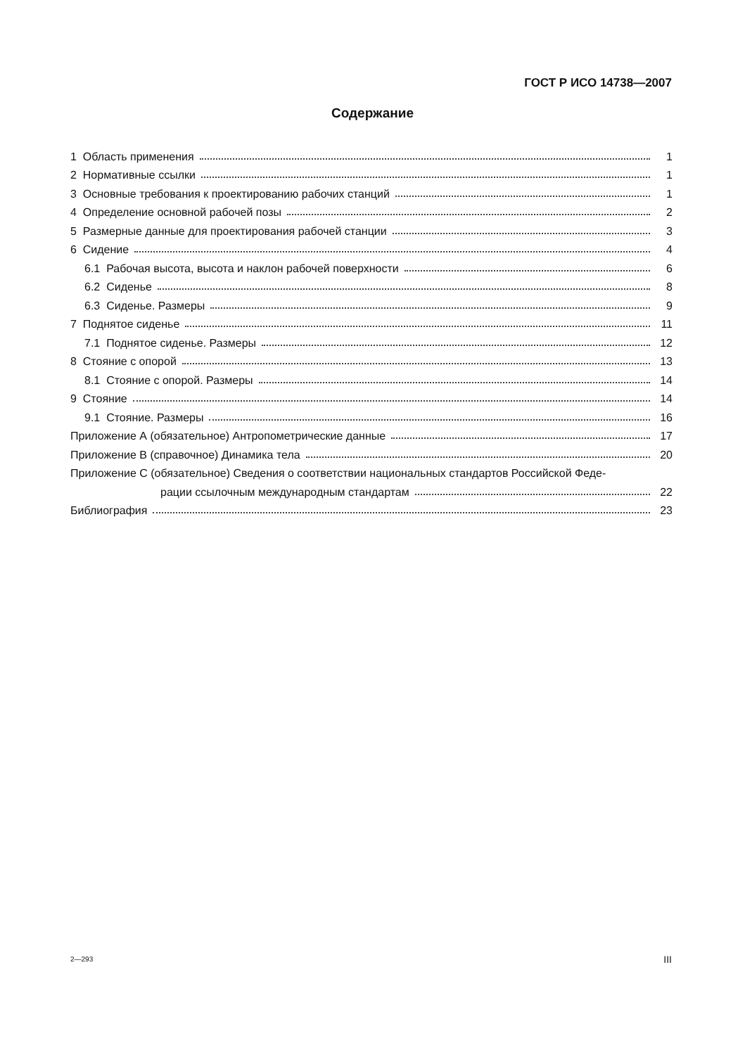ГОСТ Р ИСО 14738—2007
Содержание
1 Область применения 1
2 Нормативные ссылки 1
3 Основные требования к проектированию рабочих станций 1
4 Определение основной рабочей позы 2
5 Размерные данные для проектирования рабочей станции 3
6 Сидение 4
6.1 Рабочая высота, высота и наклон рабочей поверхности 6
6.2 Сиденье 8
6.3 Сиденье. Размеры 9
7 Поднятое сиденье 11
7.1 Поднятое сиденье. Размеры 12
8 Стояние с опорой 13
8.1 Стояние с опорой. Размеры 14
9 Стояние 14
9.1 Стояние. Размеры 16
Приложение А (обязательное) Антропометрические данные 17
Приложение В (справочное) Динамика тела 20
Приложение С (обязательное) Сведения о соответствии национальных стандартов Российской Феде-
рации ссылочным международным стандартам 22
Библиография 23
2—293 III